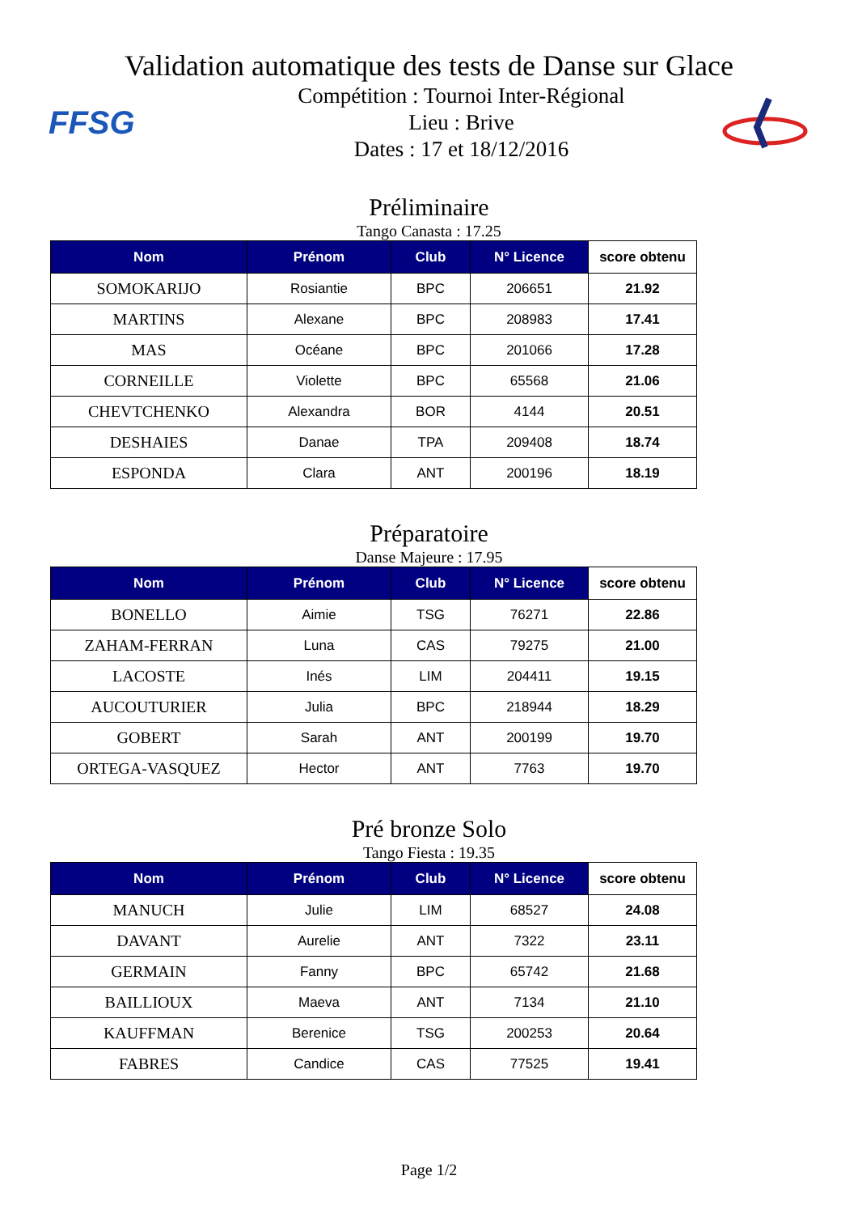Validation automatique des tests de Danse sur Glace
FFSG
Compétition : Tournoi Inter-Régional
Lieu : Brive
Dates : 17 et 18/12/2016
Préliminaire
Tango Canasta : 17.25
| Nom | Prénom | Club | N° Licence | score obtenu |
| --- | --- | --- | --- | --- |
| SOMOKARIJO | Rosiantie | BPC | 206651 | 21.92 |
| MARTINS | Alexane | BPC | 208983 | 17.41 |
| MAS | Océane | BPC | 201066 | 17.28 |
| CORNEILLE | Violette | BPC | 65568 | 21.06 |
| CHEVTCHENKO | Alexandra | BOR | 4144 | 20.51 |
| DESHAIES | Danae | TPA | 209408 | 18.74 |
| ESPONDA | Clara | ANT | 200196 | 18.19 |
Préparatoire
Danse Majeure : 17.95
| Nom | Prénom | Club | N° Licence | score obtenu |
| --- | --- | --- | --- | --- |
| BONELLO | Aimie | TSG | 76271 | 22.86 |
| ZAHAM-FERRAN | Luna | CAS | 79275 | 21.00 |
| LACOSTE | Inés | LIM | 204411 | 19.15 |
| AUCOUTURIER | Julia | BPC | 218944 | 18.29 |
| GOBERT | Sarah | ANT | 200199 | 19.70 |
| ORTEGA-VASQUEZ | Hector | ANT | 7763 | 19.70 |
Pré bronze Solo
Tango Fiesta : 19.35
| Nom | Prénom | Club | N° Licence | score obtenu |
| --- | --- | --- | --- | --- |
| MANUCH | Julie | LIM | 68527 | 24.08 |
| DAVANT | Aurelie | ANT | 7322 | 23.11 |
| GERMAIN | Fanny | BPC | 65742 | 21.68 |
| BAILLIOUX | Maeva | ANT | 7134 | 21.10 |
| KAUFFMAN | Berenice | TSG | 200253 | 20.64 |
| FABRES | Candice | CAS | 77525 | 19.41 |
Page 1/2